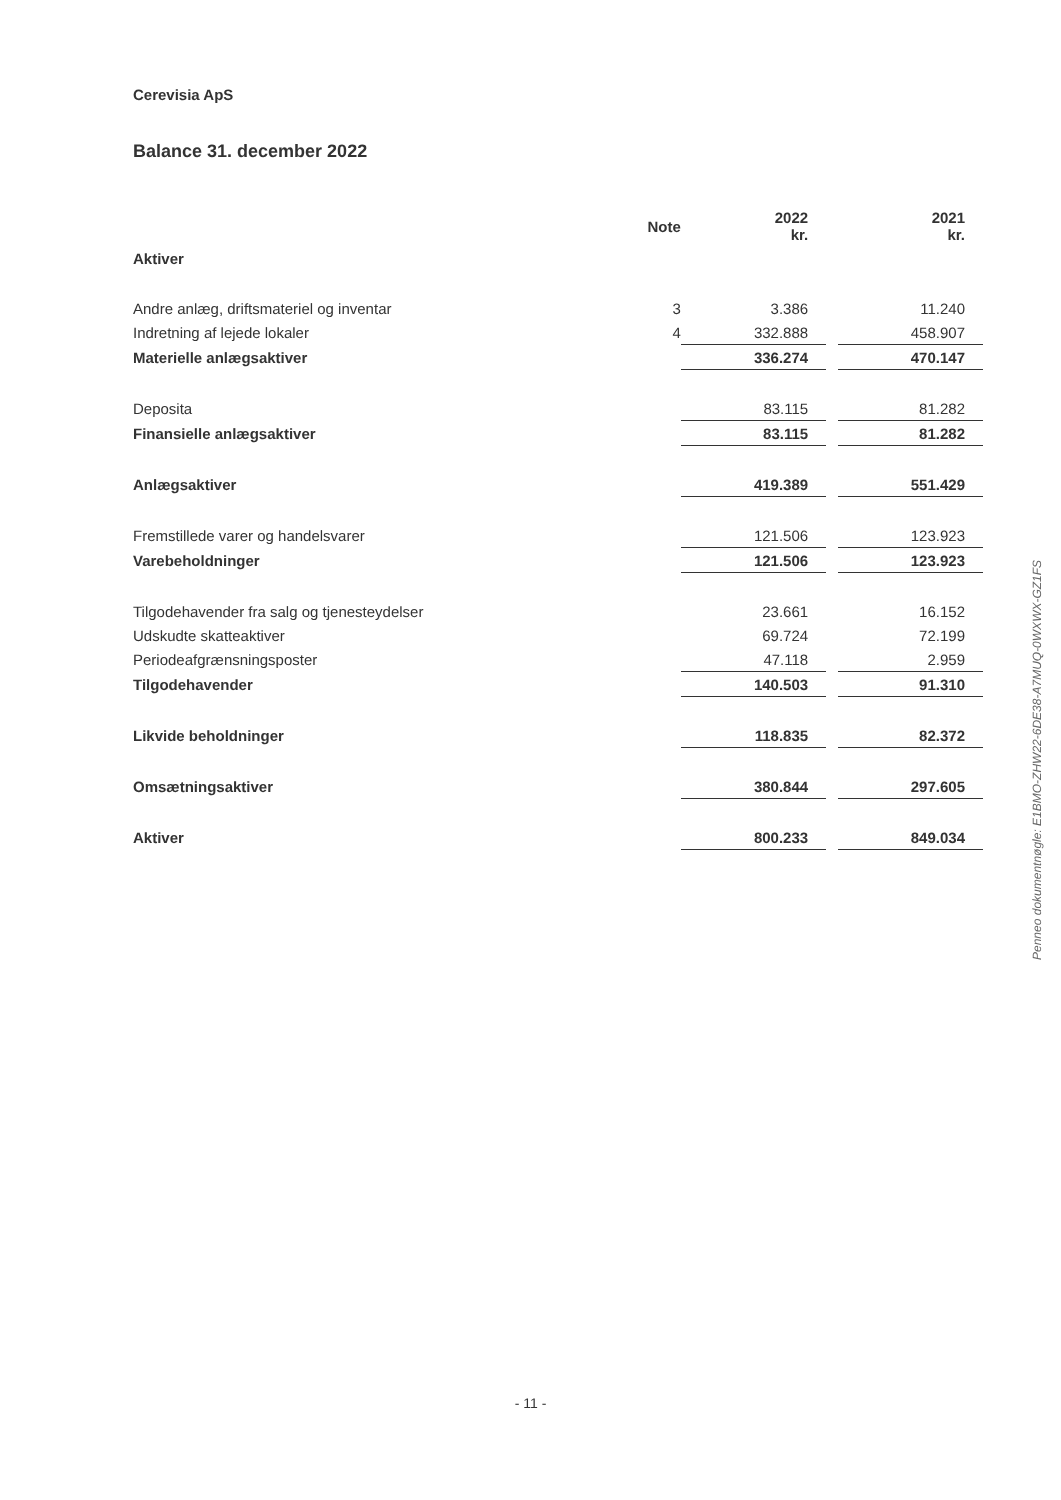Cerevisia ApS
Balance 31. december 2022
| | Note | 2022 kr. | | 2021 kr. |
| --- | --- | --- | --- | --- |
| Aktiver | | | | |
| Andre anlæg, driftsmateriel og inventar | 3 | 3.386 | | 11.240 |
| Indretning af lejede lokaler | 4 | 332.888 | | 458.907 |
| Materielle anlægsaktiver | | 336.274 | | 470.147 |
| Deposita | | 83.115 | | 81.282 |
| Finansielle anlægsaktiver | | 83.115 | | 81.282 |
| Anlægsaktiver | | 419.389 | | 551.429 |
| Fremstillede varer og handelsvarer | | 121.506 | | 123.923 |
| Varebeholdninger | | 121.506 | | 123.923 |
| Tilgodehavender fra salg og tjenesteydelser | | 23.661 | | 16.152 |
| Udskudte skatteaktiver | | 69.724 | | 72.199 |
| Periodeafgrænsningsposter | | 47.118 | | 2.959 |
| Tilgodehavender | | 140.503 | | 91.310 |
| Likvide beholdninger | | 118.835 | | 82.372 |
| Omsætningsaktiver | | 380.844 | | 297.605 |
| Aktiver | | 800.233 | | 849.034 |
Penneo dokumentnøgle: E1BMO-ZHW22-6DE38-A7MUQ-0WXWX-GZ1FS
- 11 -